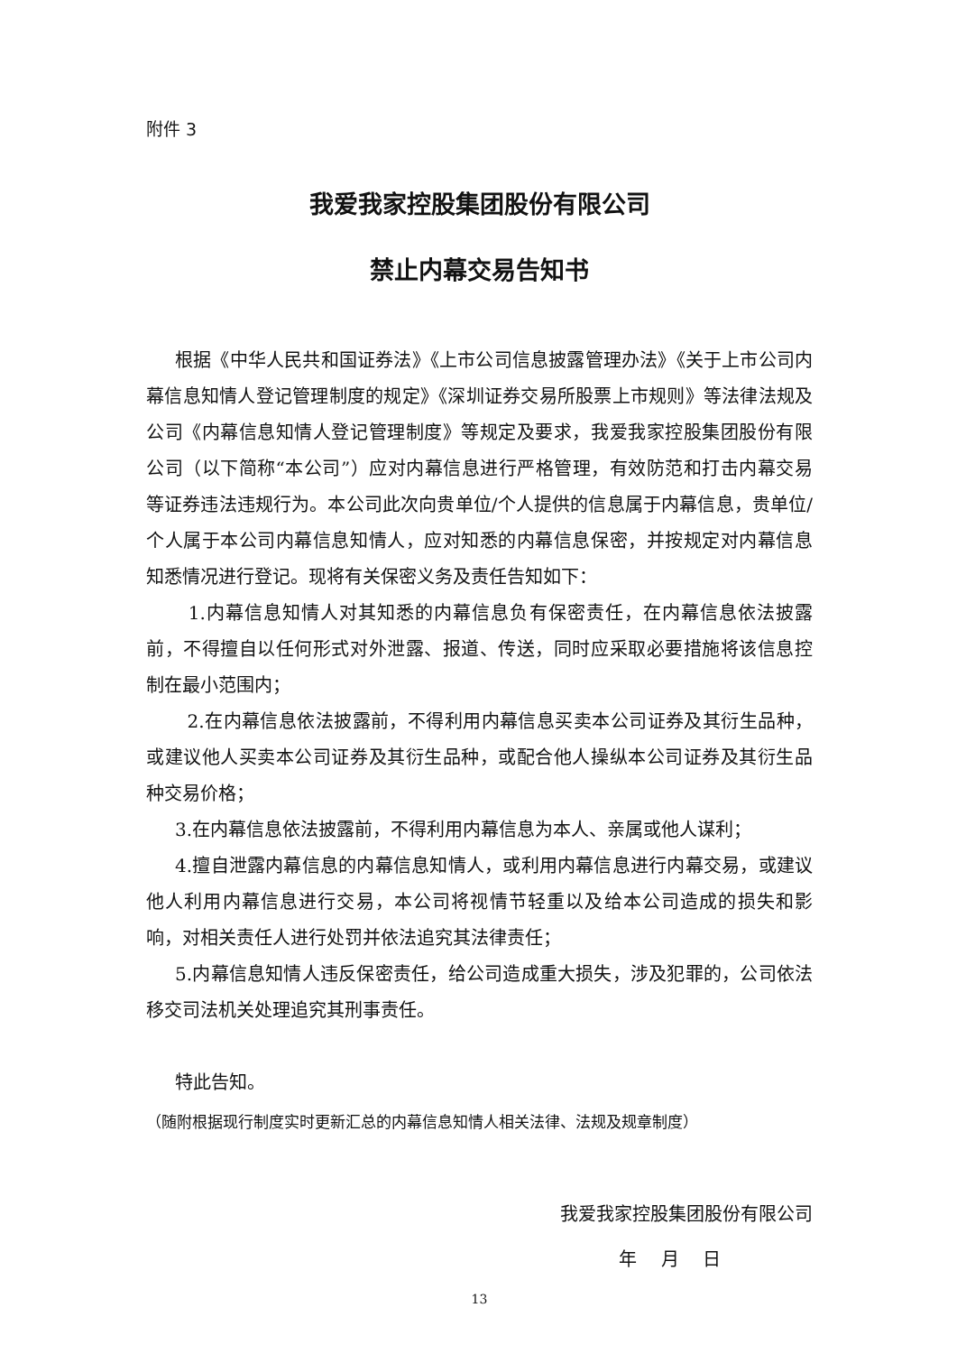附件 3
我爱我家控股集团股份有限公司
禁止内幕交易告知书
根据《中华人民共和国证券法》《上市公司信息披露管理办法》《关于上市公司内幕信息知情人登记管理制度的规定》《深圳证券交易所股票上市规则》等法律法规及公司《内幕信息知情人登记管理制度》等规定及要求，我爱我家控股集团股份有限公司（以下简称“本公司”）应对内幕信息进行严格管理，有效防范和打击内幕交易等证券违法违规行为。本公司此次向贵单位/个人提供的信息属于内幕信息，贵单位/个人属于本公司内幕信息知情人，应对知悉的内幕信息保密，并按规定对内幕信息知悉情况进行登记。现将有关保密义务及责任告知如下：
1.内幕信息知情人对其知悉的内幕信息负有保密责任，在内幕信息依法披露前，不得擅自以任何形式对外泄露、报道、传送，同时应采取必要措施将该信息控制在最小范围内；
2.在内幕信息依法披露前，不得利用内幕信息买卖本公司证券及其衍生品种，或建议他人买卖本公司证券及其衍生品种，或配合他人操纵本公司证券及其衍生品种交易价格；
3.在内幕信息依法披露前，不得利用内幕信息为本人、亲属或他人谋利；
4.擅自泄露内幕信息的内幕信息知情人，或利用内幕信息进行内幕交易，或建议他人利用内幕信息进行交易，本公司将视情节轻重以及给本公司造成的损失和影响，对相关责任人进行处罚并依法追究其法律责任；
5.内幕信息知情人违反保密责任，给公司造成重大损失，涉及犯罪的，公司依法移交司法机关处理追究其刑事责任。
特此告知。
（随附根据现行制度实时更新汇总的内幕信息知情人相关法律、法规及规章制度）
我爱我家控股集团股份有限公司
年　 月　 日
13